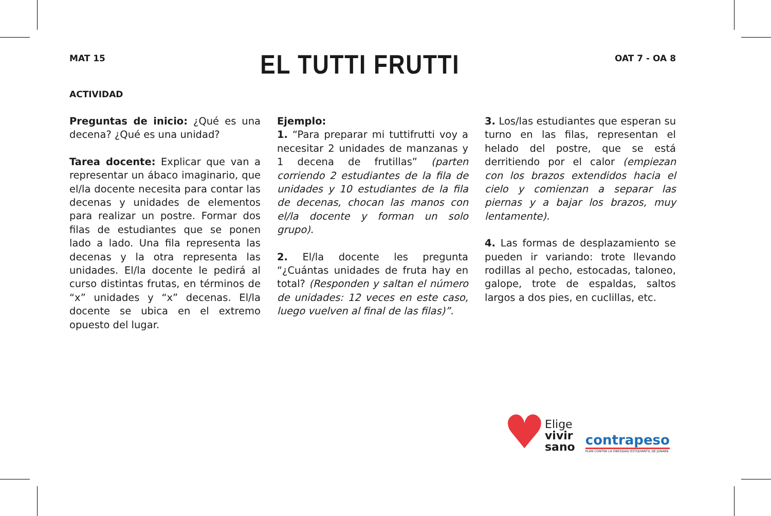MAT 15
EL TUTTI FRUTTI
OAT 7 - OA 8
ACTIVIDAD
Preguntas de inicio: ¿Qué es una decena? ¿Qué es una unidad?
Tarea docente: Explicar que van a representar un ábaco imaginario, que el/la docente necesita para contar las decenas y unidades de elementos para realizar un postre. Formar dos filas de estudiantes que se ponen lado a lado. Una fila representa las decenas y la otra representa las unidades. El/la docente le pedirá al curso distintas frutas, en términos de “x” unidades y “x” decenas. El/la docente se ubica en el extremo opuesto del lugar.
Ejemplo:
1. “Para preparar mi tuttifrutti voy a necesitar 2 unidades de manzanas y 1 decena de frutillas” (parten corriendo 2 estudiantes de la fila de unidades y 10 estudiantes de la fila de decenas, chocan las manos con el/la docente y forman un solo grupo).
2. El/la docente les pregunta “¿Cuántas unidades de fruta hay en total? (Responden y saltan el número de unidades: 12 veces en este caso, luego vuelven al final de las filas)”.
3. Los/las estudiantes que esperan su turno en las filas, representan el helado del postre, que se está derritiendo por el calor (empiezan con los brazos extendidos hacia el cielo y comienzan a separar las piernas y a bajar los brazos, muy lentamente).
4. Las formas de desplazamiento se pueden ir variando: trote llevando rodillas al pecho, estocadas, taloneo, galope, trote de espaldas, saltos largos a dos pies, en cuclillas, etc.
♥ Elige
vivir
sano
contrapeso
PLAN CONTRA LA OBESIDAD ESTUDIANTIL DE JUNAEB